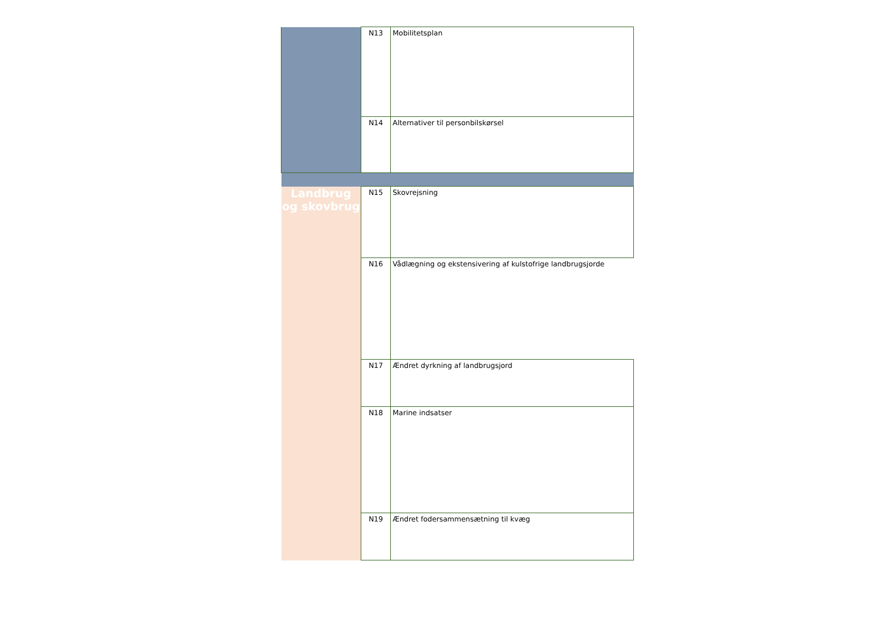| | N13 | Mobilitetsplan |
| | N14 | Alternativer til personbilskørsel |
| Landbrug og skovbrug | N15 | Skovrejsning |
| | N16 | Vådlægning og ekstensivering af kulstofrige landbrugsjorde |
| | N17 | Ændret dyrkning af landbrugsjord |
| | N18 | Marine indsatser |
| | N19 | Ændret fodersammensætning til kvæg |